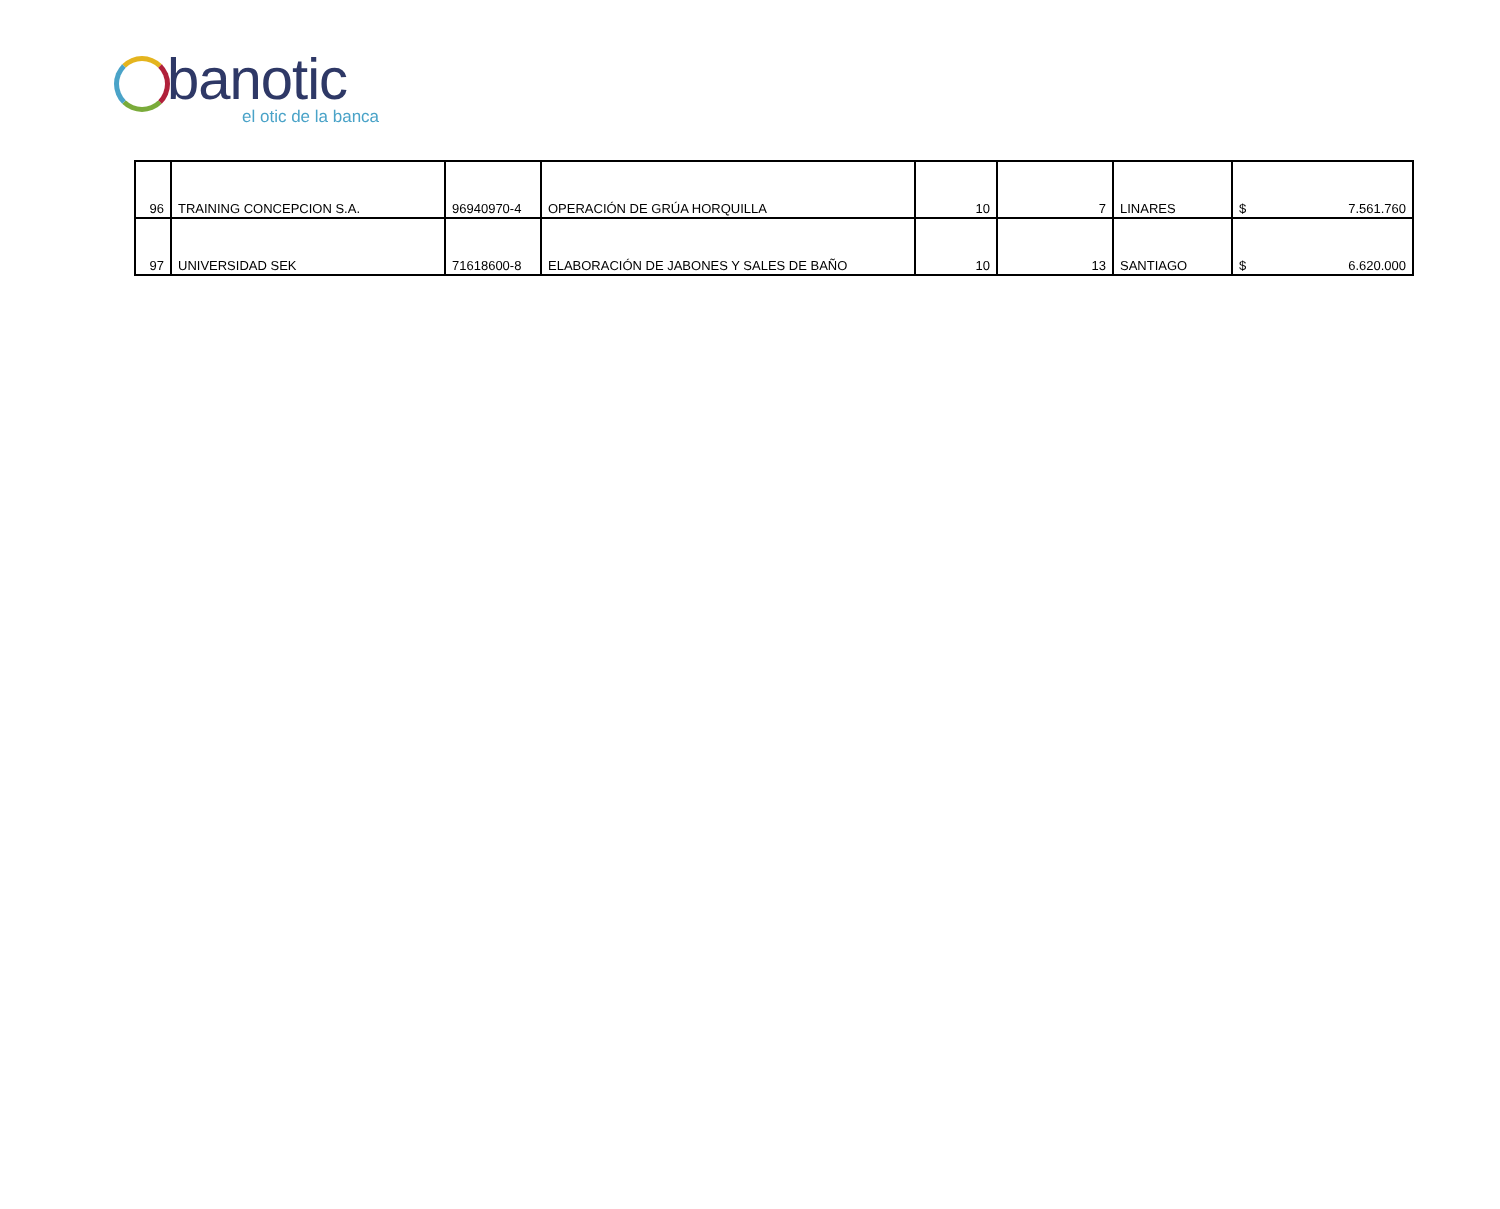banotic
el otic de la banca
| 96 | TRAINING CONCEPCION S.A. | 96940970-4 | OPERACIÓN DE GRÚA HORQUILLA | 10 | 7 | LINARES | $ 7.561.760 |
| 97 | UNIVERSIDAD SEK | 71618600-8 | ELABORACIÓN DE JABONES Y SALES DE BAÑO | 10 | 13 | SANTIAGO | $ 6.620.000 |